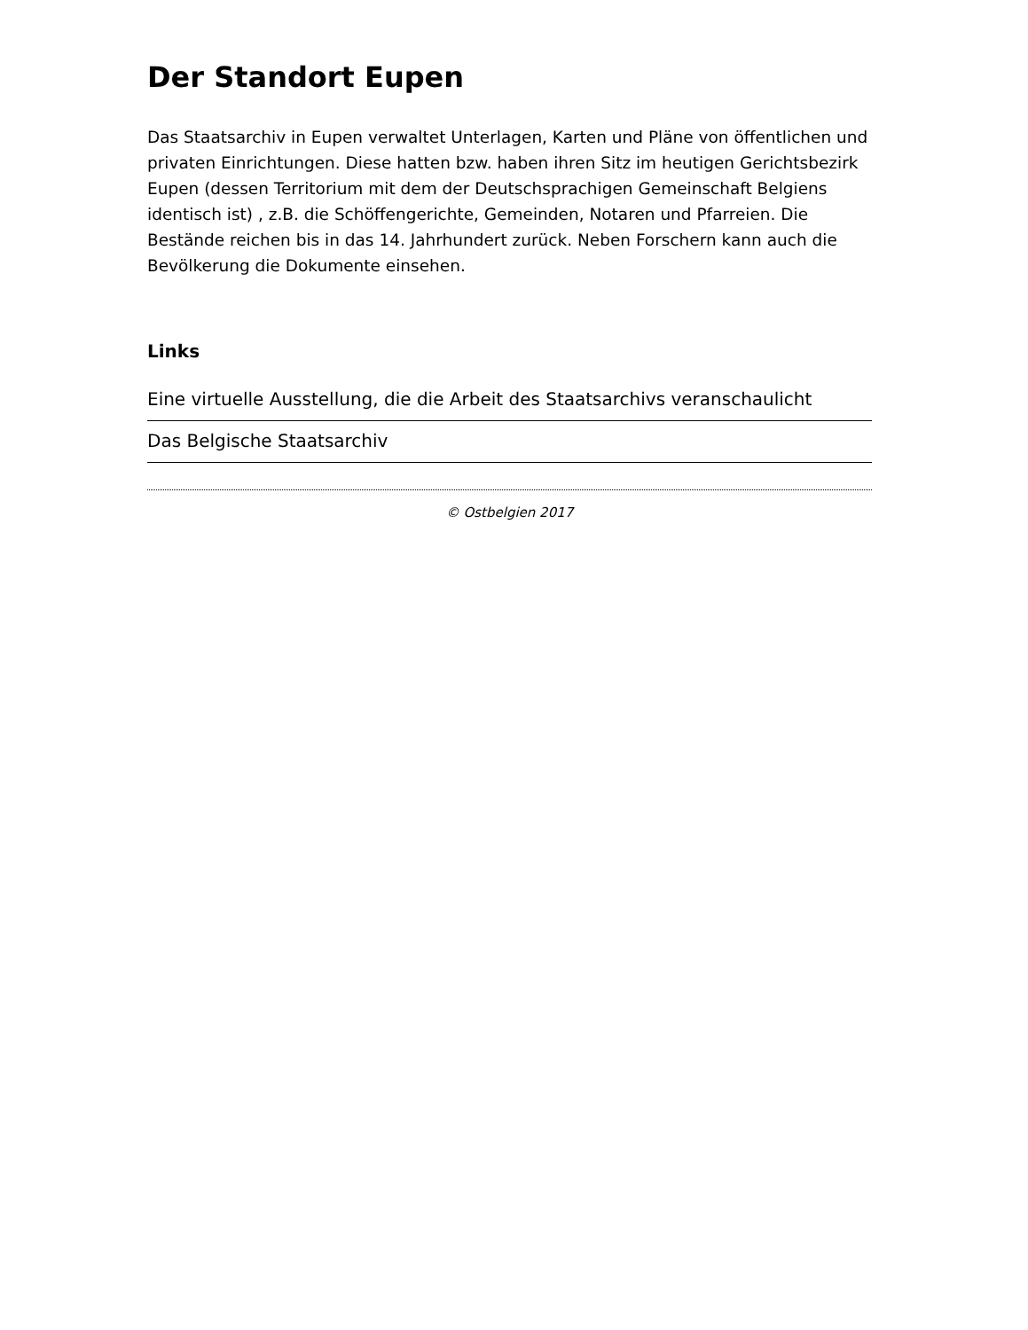Der Standort Eupen
Das Staatsarchiv in Eupen verwaltet Unterlagen, Karten und Pläne von öffentlichen und privaten Einrichtungen. Diese hatten bzw. haben ihren Sitz im heutigen Gerichtsbezirk Eupen (dessen Territorium mit dem der Deutschsprachigen Gemeinschaft Belgiens identisch ist) , z.B. die Schöffengerichte, Gemeinden, Notaren und Pfarreien. Die Bestände reichen bis in das 14. Jahrhundert zurück. Neben Forschern kann auch die Bevölkerung die Dokumente einsehen.
Links
Eine virtuelle Ausstellung, die die Arbeit des Staatsarchivs veranschaulicht
Das Belgische Staatsarchiv
© Ostbelgien 2017